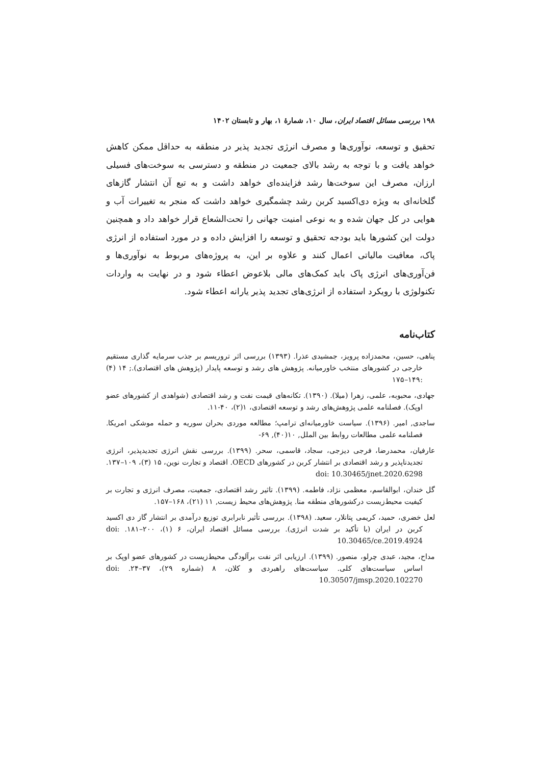۱۹۸ بررسی مسائل اقتصاد ایران، سال ۱۰، شمارهٔ ۱، بهار و تابستان ۱۴۰۲
تحقیق و توسعه، نوآوری‌ها و مصرف انرژی تجدید پذیر در منطقه به حداقل ممکن کاهش خواهد یافت و با توجه به رشد بالای جمعیت در منطقه و دسترسی به سوخت‌های فسیلی ارزان، مصرف این سوخت‌ها رشد فزاینده‌ای خواهد داشت و به تبع آن انتشار گازهای گلخانه‌ای به ویژه دی‌اکسید کربن رشد چشمگیری خواهد داشت که منجر به تغییرات آب و هوایی در کل جهان شده و به نوعی امنیت جهانی را تحت‌الشعاع قرار خواهد داد و همچنین دولت این کشورها باید بودجه تحقیق و توسعه را افزایش داده و در مورد استفاده از انرژی پاک، معافیت مالیاتی اعمال کنند و علاوه بر این، به پروژه‌های مربوط به نوآوری‌ها و فن‌آوری‌های انرژی پاک باید کمک‌های مالی بلاعوض اعطاء شود و در نهایت به واردات تکنولوژی با رویکرد استفاده از انرژی‌های تجدید پذیر یارانه اعطاء شود.
کتاب‌نامه
پناهی، حسین، محمدزاده پرویز، جمشیدی عذرا. (۱۳۹۳) بررسی اثر تروریسم بر جذب سرمایه گذاری مستقیم خارجی در کشورهای منتخب خاورمیانه. پژوهش های رشد و توسعه پایدار (پژوهش های اقتصادی).; ۱۴ (۴) :۱۴۹–۱۷۵
جهادی، محبوبه، علمی، زهرا (میلا). (۱۳۹۰). تکانه‌های قیمت نفت و رشد اقتصادی (شواهدی از کشورهای عضو اوپک). فصلنامه علمی پژوهش‌های رشد و توسعه اقتصادی، ۱(۲)، ۴۰-۱۱.
ساجدی, امیر. (۱۳۹۶). سیاست خاورمیانه‌ای ترامپ؛ مطالعه موردی بحران سوریه و حمله موشکی امریکا. فصلنامه علمی مطالعات روابط بین الملل, ۱۰(۴۰), ۶۹-
عارفیان، محمدرضا، فرجی دیزجی، سجاد، قاسمی، سحر. (۱۳۹۹). بررسی نقش انرژی تجدیدپذیر، انرژی تجدیدناپذیر و رشد اقتصادی بر انتشار کربن در کشورهای OECD. اقتصاد و تجارت نوین، ۱۵ (۳)، ۱۰۹–۱۳۷. doi: 10.30465/jnet.2020.6298
گل خندان، ابوالقاسم، معظمی نژاد، فاطمه. (۱۳۹۹). تاثیر رشد اقتصادی، جمعیت، مصرف انرژی و تجارت بر کیفیت محیط‌زیست درکشورهای منطقه منا. پژوهش‌های محیط زیست, ۱۱ (۲۱)، ۱۶۸–۱۵۷.
لعل خضری، حمید، کریمی پتانلار، سعید. (۱۳۹۸). بررسی تأثیر نابرابری توزیع درآمدی بر انتشار گاز دی اکسید کربن در ایران (با تأکید بر شدت انرژی). بررسی مسائل اقتصاد ایران، ۶ (۱)، ۲۰۰–۱۸۱. doi: 10.30465/ce.2019.4924
مداح، مجید، عبدی چرلو، منصور. (۱۳۹۹). ارزیابی اثر نفت برآلودگی محیط‌زیست در کشورهای عضو اوپک بر اساس سیاست‌های کلی. سیاست‌های راهبردی و کلان، ۸ (شماره ۲۹)، ۳۷–۲۴. doi: 10.30507/jmsp.2020.102270